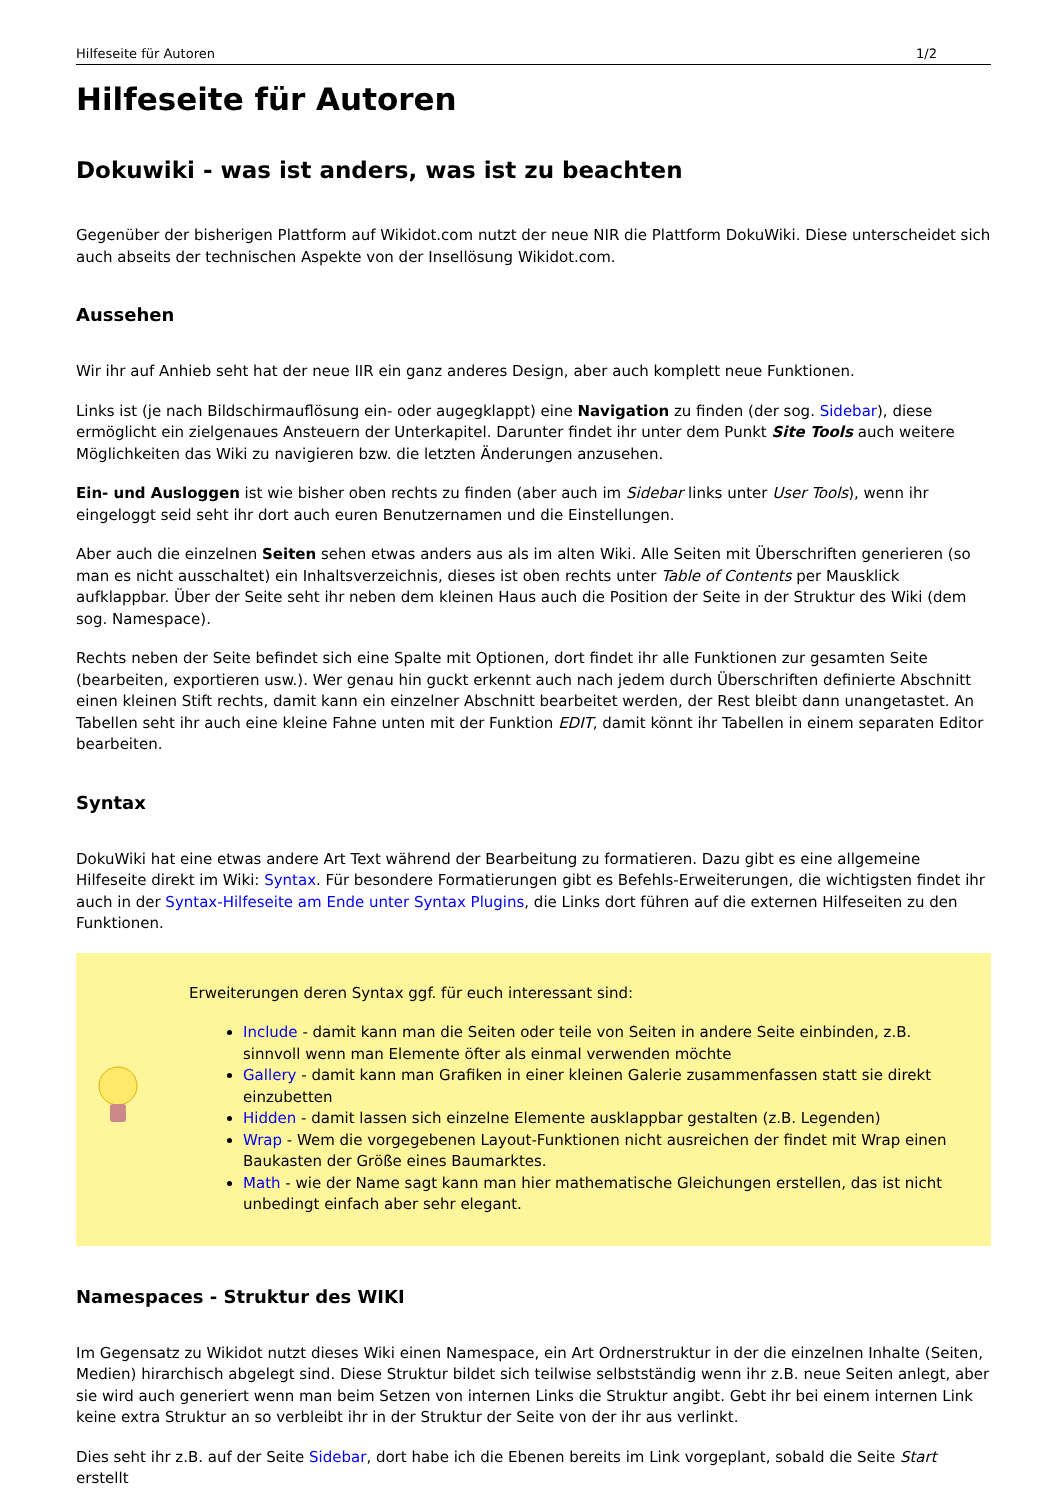Hilfeseite für Autoren 1/2
Hilfeseite für Autoren
Dokuwiki - was ist anders, was ist zu beachten
Gegenüber der bisherigen Plattform auf Wikidot.com nutzt der neue NIR die Plattform DokuWiki. Diese unterscheidet sich auch abseits der technischen Aspekte von der Insellösung Wikidot.com.
Aussehen
Wir ihr auf Anhieb seht hat der neue IIR ein ganz anderes Design, aber auch komplett neue Funktionen.
Links ist (je nach Bildschirmauflösung ein- oder augegklappt) eine Navigation zu finden (der sog. Sidebar), diese ermöglicht ein zielgenaues Ansteuern der Unterkapitel. Darunter findet ihr unter dem Punkt Site Tools auch weitere Möglichkeiten das Wiki zu navigieren bzw. die letzten Änderungen anzusehen.
Ein- und Ausloggen ist wie bisher oben rechts zu finden (aber auch im Sidebar links unter User Tools), wenn ihr eingeloggt seid seht ihr dort auch euren Benutzernamen und die Einstellungen.
Aber auch die einzelnen Seiten sehen etwas anders aus als im alten Wiki. Alle Seiten mit Überschriften generieren (so man es nicht ausschaltet) ein Inhaltsverzeichnis, dieses ist oben rechts unter Table of Contents per Mausklick aufklappbar. Über der Seite seht ihr neben dem kleinen Haus auch die Position der Seite in der Struktur des Wiki (dem sog. Namespace).
Rechts neben der Seite befindet sich eine Spalte mit Optionen, dort findet ihr alle Funktionen zur gesamten Seite (bearbeiten, exportieren usw.). Wer genau hin guckt erkennt auch nach jedem durch Überschriften definierte Abschnitt einen kleinen Stift rechts, damit kann ein einzelner Abschnitt bearbeitet werden, der Rest bleibt dann unangetastet. An Tabellen seht ihr auch eine kleine Fahne unten mit der Funktion EDIT, damit könnt ihr Tabellen in einem separaten Editor bearbeiten.
Syntax
DokuWiki hat eine etwas andere Art Text während der Bearbeitung zu formatieren. Dazu gibt es eine allgemeine Hilfeseite direkt im Wiki: Syntax. Für besondere Formatierungen gibt es Befehls-Erweiterungen, die wichtigsten findet ihr auch in der Syntax-Hilfeseite am Ende unter Syntax Plugins, die Links dort führen auf die externen Hilfeseiten zu den Funktionen.
Erweiterungen deren Syntax ggf. für euch interessant sind:
Include - damit kann man die Seiten oder teile von Seiten in andere Seite einbinden, z.B. sinnvoll wenn man Elemente öfter als einmal verwenden möchte
Gallery - damit kann man Grafiken in einer kleinen Galerie zusammenfassen statt sie direkt einzubetten
Hidden - damit lassen sich einzelne Elemente ausklappbar gestalten (z.B. Legenden)
Wrap - Wem die vorgegebenen Layout-Funktionen nicht ausreichen der findet mit Wrap einen Baukasten der Größe eines Baumarktes.
Math - wie der Name sagt kann man hier mathematische Gleichungen erstellen, das ist nicht unbedingt einfach aber sehr elegant.
Namespaces - Struktur des WIKI
Im Gegensatz zu Wikidot nutzt dieses Wiki einen Namespace, ein Art Ordnerstruktur in der die einzelnen Inhalte (Seiten, Medien) hirarchisch abgelegt sind. Diese Struktur bildet sich teilwise selbstständig wenn ihr z.B. neue Seiten anlegt, aber sie wird auch generiert wenn man beim Setzen von internen Links die Struktur angibt. Gebt ihr bei einem internen Link keine extra Struktur an so verbleibt ihr in der Struktur der Seite von der ihr aus verlinkt.
Dies seht ihr z.B. auf der Seite Sidebar, dort habe ich die Ebenen bereits im Link vorgeplant, sobald die Seite Start erstellt